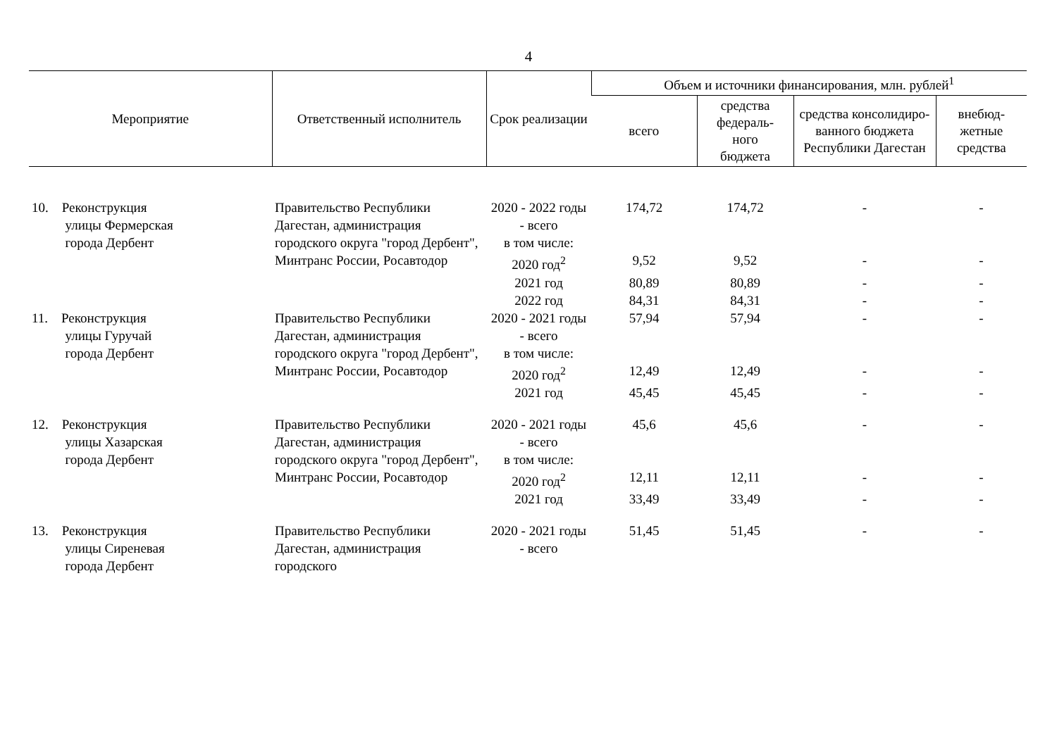4
| Мероприятие | Ответственный исполнитель | Срок реализации | Объем и источники финансирования, млн. рублей<sup>1</sup> | | | |
| --- | --- | --- | --- | --- | --- | --- |
| | | | всего | средства федераль- ного бюджета | средства консолидиро-ванного бюджета Республики Дагестан | внебюд- жетные средства |
| 10. Реконструкция улицы Фермерская города Дербент | Правительство Республики Дагестан, администрация городского округа "город Дербент", Минтранс России, Росавтодор | 2020 - 2022 годы - всего | 174,72 | 174,72 | - | - |
| | | в том числе: | | | | |
| | | 2020 год<sup>2</sup> | 9,52 | 9,52 | - | - |
| | | 2021 год | 80,89 | 80,89 | - | - |
| | | 2022 год | 84,31 | 84,31 | - | - |
| 11. Реконструкция улицы Гуручай города Дербент | Правительство Республики Дагестан, администрация городского округа "город Дербент", Минтранс России, Росавтодор | 2020 - 2021 годы - всего | 57,94 | 57,94 | - | - |
| | | в том числе: | | | | |
| | | 2020 год<sup>2</sup> | 12,49 | 12,49 | - | - |
| | | 2021 год | 45,45 | 45,45 | - | - |
| 12. Реконструкция улицы Хазарская города Дербент | Правительство Республики Дагестан, администрация городского округа "город Дербент", Минтранс России, Росавтодор | 2020 - 2021 годы - всего | 45,6 | 45,6 | - | - |
| | | в том числе: | | | | |
| | | 2020 год<sup>2</sup> | 12,11 | 12,11 | - | - |
| | | 2021 год | 33,49 | 33,49 | - | - |
| 13. Реконструкция улицы Сиреневая города Дербент | Правительство Республики Дагестан, администрация городского | 2020 - 2021 годы - всего | 51,45 | 51,45 | - | - |